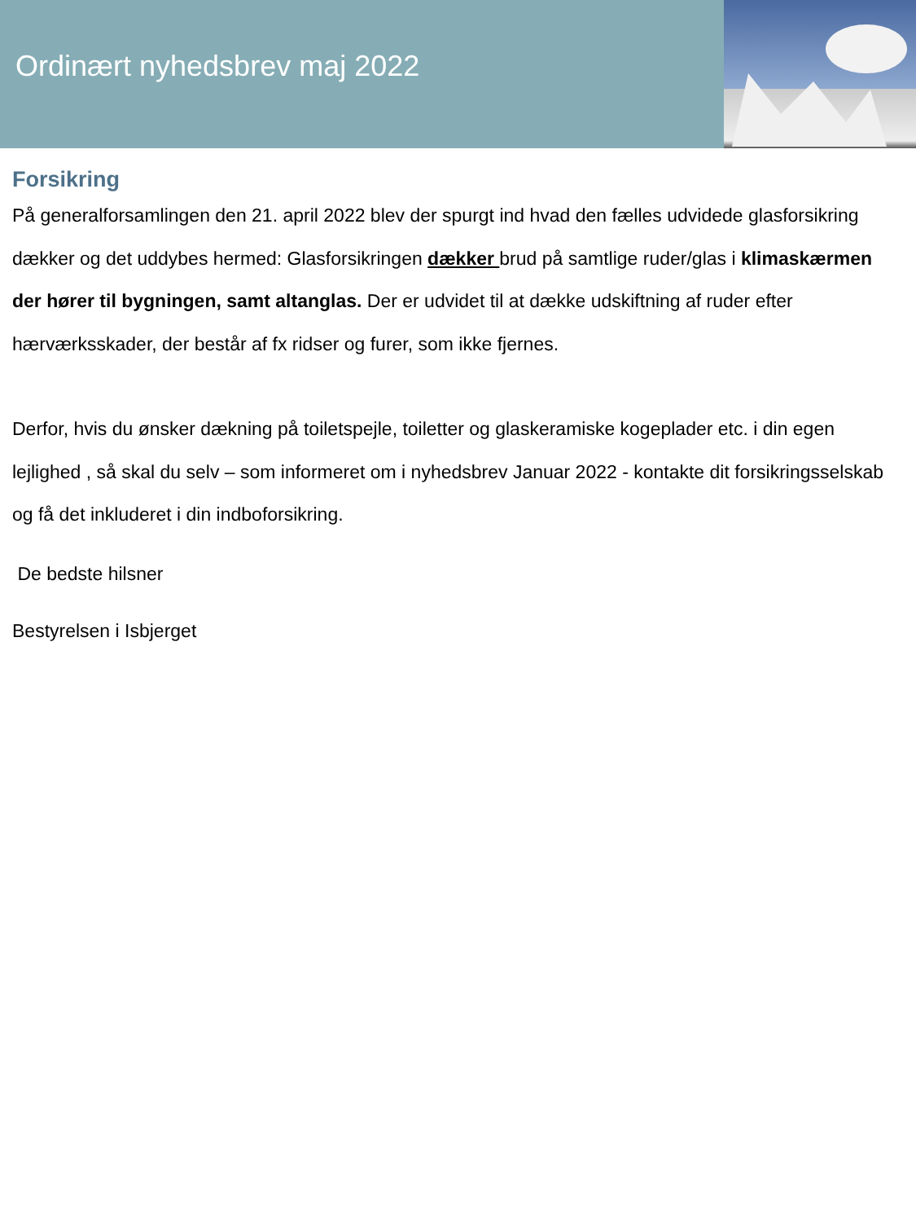Ordinært nyhedsbrev maj 2022
Forsikring
På generalforsamlingen den 21. april 2022 blev der spurgt ind hvad den fælles udvidede glasforsikring dækker og det uddybes hermed: Glasforsikringen dækker brud på samtlige ruder/glas i klimaskærmen der hører til bygningen, samt altanglas. Der er udvidet til at dække udskiftning af ruder efter hærværksskader, der består af fx ridser og furer, som ikke fjernes.
Derfor, hvis du ønsker dækning på toiletspejle, toiletter og glaskeramiske kogeplader etc. i din egen lejlighed , så skal du selv – som informeret om i nyhedsbrev Januar 2022 - kontakte dit forsikringsselskab og få det inkluderet i din indboforsikring.
De bedste hilsner
Bestyrelsen i Isbjerget